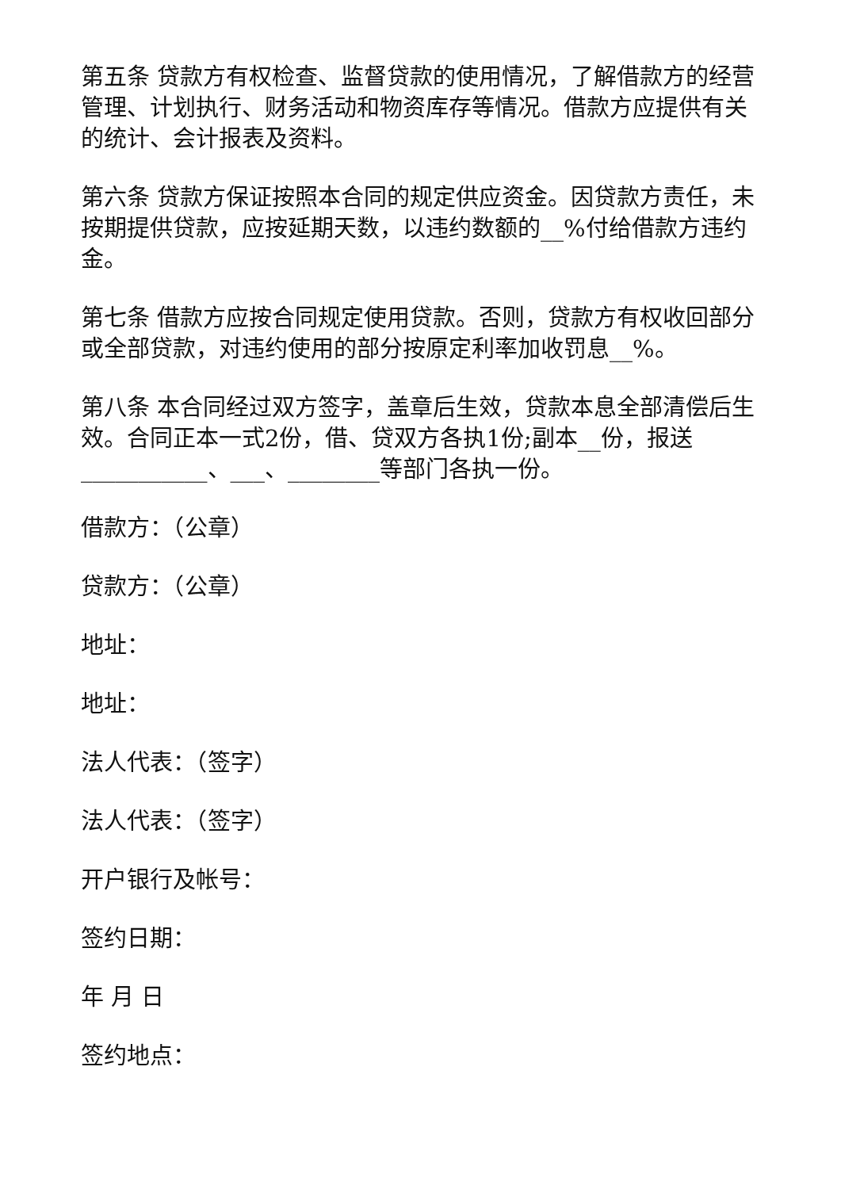第五条 贷款方有权检查、监督贷款的使用情况，了解借款方的经营管理、计划执行、财务活动和物资库存等情况。借款方应提供有关的统计、会计报表及资料。
第六条 贷款方保证按照本合同的规定供应资金。因贷款方责任，未按期提供贷款，应按延期天数，以违约数额的__%付给借款方违约金。
第七条 借款方应按合同规定使用贷款。否则，贷款方有权收回部分或全部贷款，对违约使用的部分按原定利率加收罚息__%。
第八条 本合同经过双方签字，盖章后生效，贷款本息全部清偿后生效。合同正本一式2份，借、贷双方各执1份;副本__份，报送___________、___、________等部门各执一份。
借款方：（公章）
贷款方：（公章）
地址：
地址：
法人代表：（签字）
法人代表：（签字）
开户银行及帐号：
签约日期：
年 月 日
签约地点：